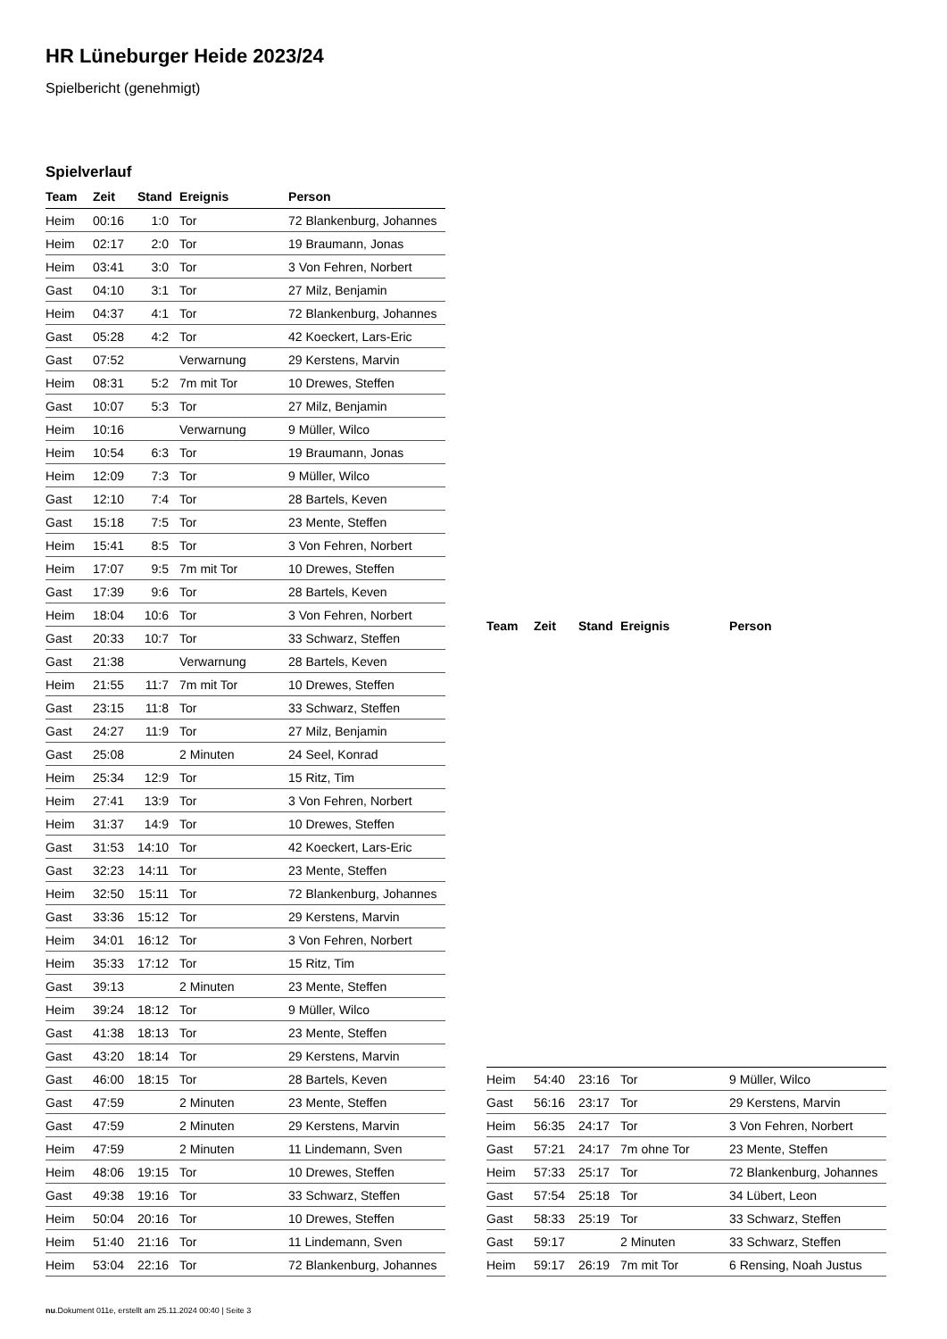HR Lüneburger Heide 2023/24
Spielbericht (genehmigt)
Spielverlauf
| Team | Zeit | Stand | Ereignis | Person |
| --- | --- | --- | --- | --- |
| Heim | 00:16 | 1:0 | Tor | 72 Blankenburg, Johannes |
| Heim | 02:17 | 2:0 | Tor | 19 Braumann, Jonas |
| Heim | 03:41 | 3:0 | Tor | 3 Von Fehren, Norbert |
| Gast | 04:10 | 3:1 | Tor | 27 Milz, Benjamin |
| Heim | 04:37 | 4:1 | Tor | 72 Blankenburg, Johannes |
| Gast | 05:28 | 4:2 | Tor | 42 Koeckert, Lars-Eric |
| Gast | 07:52 | | Verwarnung | 29 Kerstens, Marvin |
| Heim | 08:31 | 5:2 | 7m mit Tor | 10 Drewes, Steffen |
| Gast | 10:07 | 5:3 | Tor | 27 Milz, Benjamin |
| Heim | 10:16 | | Verwarnung | 9 Müller, Wilco |
| Heim | 10:54 | 6:3 | Tor | 19 Braumann, Jonas |
| Heim | 12:09 | 7:3 | Tor | 9 Müller, Wilco |
| Gast | 12:10 | 7:4 | Tor | 28 Bartels, Keven |
| Gast | 15:18 | 7:5 | Tor | 23 Mente, Steffen |
| Heim | 15:41 | 8:5 | Tor | 3 Von Fehren, Norbert |
| Heim | 17:07 | 9:5 | 7m mit Tor | 10 Drewes, Steffen |
| Gast | 17:39 | 9:6 | Tor | 28 Bartels, Keven |
| Heim | 18:04 | 10:6 | Tor | 3 Von Fehren, Norbert |
| Gast | 20:33 | 10:7 | Tor | 33 Schwarz, Steffen |
| Gast | 21:38 | | Verwarnung | 28 Bartels, Keven |
| Heim | 21:55 | 11:7 | 7m mit Tor | 10 Drewes, Steffen |
| Gast | 23:15 | 11:8 | Tor | 33 Schwarz, Steffen |
| Gast | 24:27 | 11:9 | Tor | 27 Milz, Benjamin |
| Gast | 25:08 | | 2 Minuten | 24 Seel, Konrad |
| Heim | 25:34 | 12:9 | Tor | 15 Ritz, Tim |
| Heim | 27:41 | 13:9 | Tor | 3 Von Fehren, Norbert |
| Heim | 31:37 | 14:9 | Tor | 10 Drewes, Steffen |
| Gast | 31:53 | 14:10 | Tor | 42 Koeckert, Lars-Eric |
| Gast | 32:23 | 14:11 | Tor | 23 Mente, Steffen |
| Heim | 32:50 | 15:11 | Tor | 72 Blankenburg, Johannes |
| Gast | 33:36 | 15:12 | Tor | 29 Kerstens, Marvin |
| Heim | 34:01 | 16:12 | Tor | 3 Von Fehren, Norbert |
| Heim | 35:33 | 17:12 | Tor | 15 Ritz, Tim |
| Gast | 39:13 | | 2 Minuten | 23 Mente, Steffen |
| Heim | 39:24 | 18:12 | Tor | 9 Müller, Wilco |
| Gast | 41:38 | 18:13 | Tor | 23 Mente, Steffen |
| Gast | 43:20 | 18:14 | Tor | 29 Kerstens, Marvin |
| Gast | 46:00 | 18:15 | Tor | 28 Bartels, Keven |
| Gast | 47:59 | | 2 Minuten | 23 Mente, Steffen |
| Gast | 47:59 | | 2 Minuten | 29 Kerstens, Marvin |
| Heim | 47:59 | | 2 Minuten | 11 Lindemann, Sven |
| Heim | 48:06 | 19:15 | Tor | 10 Drewes, Steffen |
| Gast | 49:38 | 19:16 | Tor | 33 Schwarz, Steffen |
| Heim | 50:04 | 20:16 | Tor | 10 Drewes, Steffen |
| Heim | 51:40 | 21:16 | Tor | 11 Lindemann, Sven |
| Heim | 53:04 | 22:16 | Tor | 72 Blankenburg, Johannes |
| Team | Zeit | Stand | Ereignis | Person |
| --- | --- | --- | --- | --- |
| Heim | 54:40 | 23:16 | Tor | 9 Müller, Wilco |
| Gast | 56:16 | 23:17 | Tor | 29 Kerstens, Marvin |
| Heim | 56:35 | 24:17 | Tor | 3 Von Fehren, Norbert |
| Gast | 57:21 | 24:17 | 7m ohne Tor | 23 Mente, Steffen |
| Heim | 57:33 | 25:17 | Tor | 72 Blankenburg, Johannes |
| Gast | 57:54 | 25:18 | Tor | 34 Lübert, Leon |
| Gast | 58:33 | 25:19 | Tor | 33 Schwarz, Steffen |
| Gast | 59:17 | | 2 Minuten | 33 Schwarz, Steffen |
| Heim | 59:17 | 26:19 | 7m mit Tor | 6 Rensing, Noah Justus |
nu.Dokument 011e, erstellt am 25.11.2024 00:40 | Seite 3